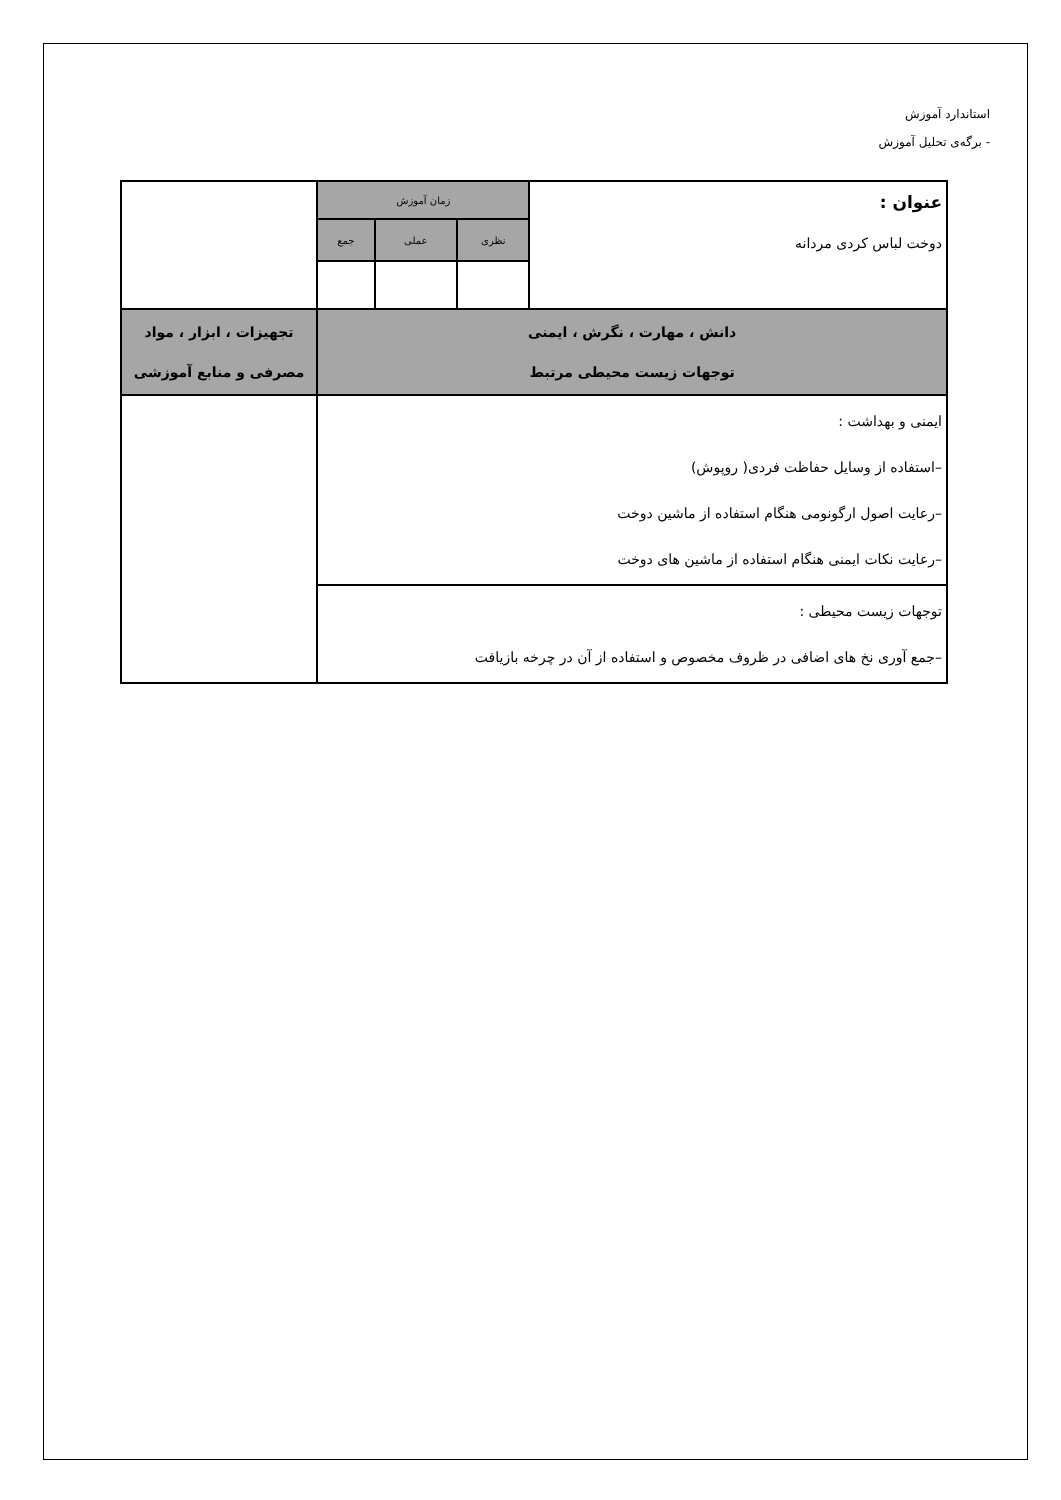استاندارد آموزش
- برگه‌ی تحلیل آموزش
| عنوان : دوخت لباس کردی مردانه | زمان آموزش | | | |
| | نظری | عملی | جمع | |
| دانش ، مهارت ، نگرش ، ایمنی توجهات زیست محیطی مرتبط | | | | تجهیزات ، ابزار ، مواد مصرفی و منابع آموزشی |
| ایمنی و بهداشت : –استفاده از وسایل حفاظت فردی( روپوش) –رعایت اصول ارگونومی هنگام استفاده از ماشین دوخت –رعایت نکات ایمنی هنگام استفاده از ماشین های دوخت | | | | |
| توجهات زیست محیطی : –جمع آوری نخ های اضافی در ظروف مخصوص و استفاده از آن در چرخه بازیافت | | | | |